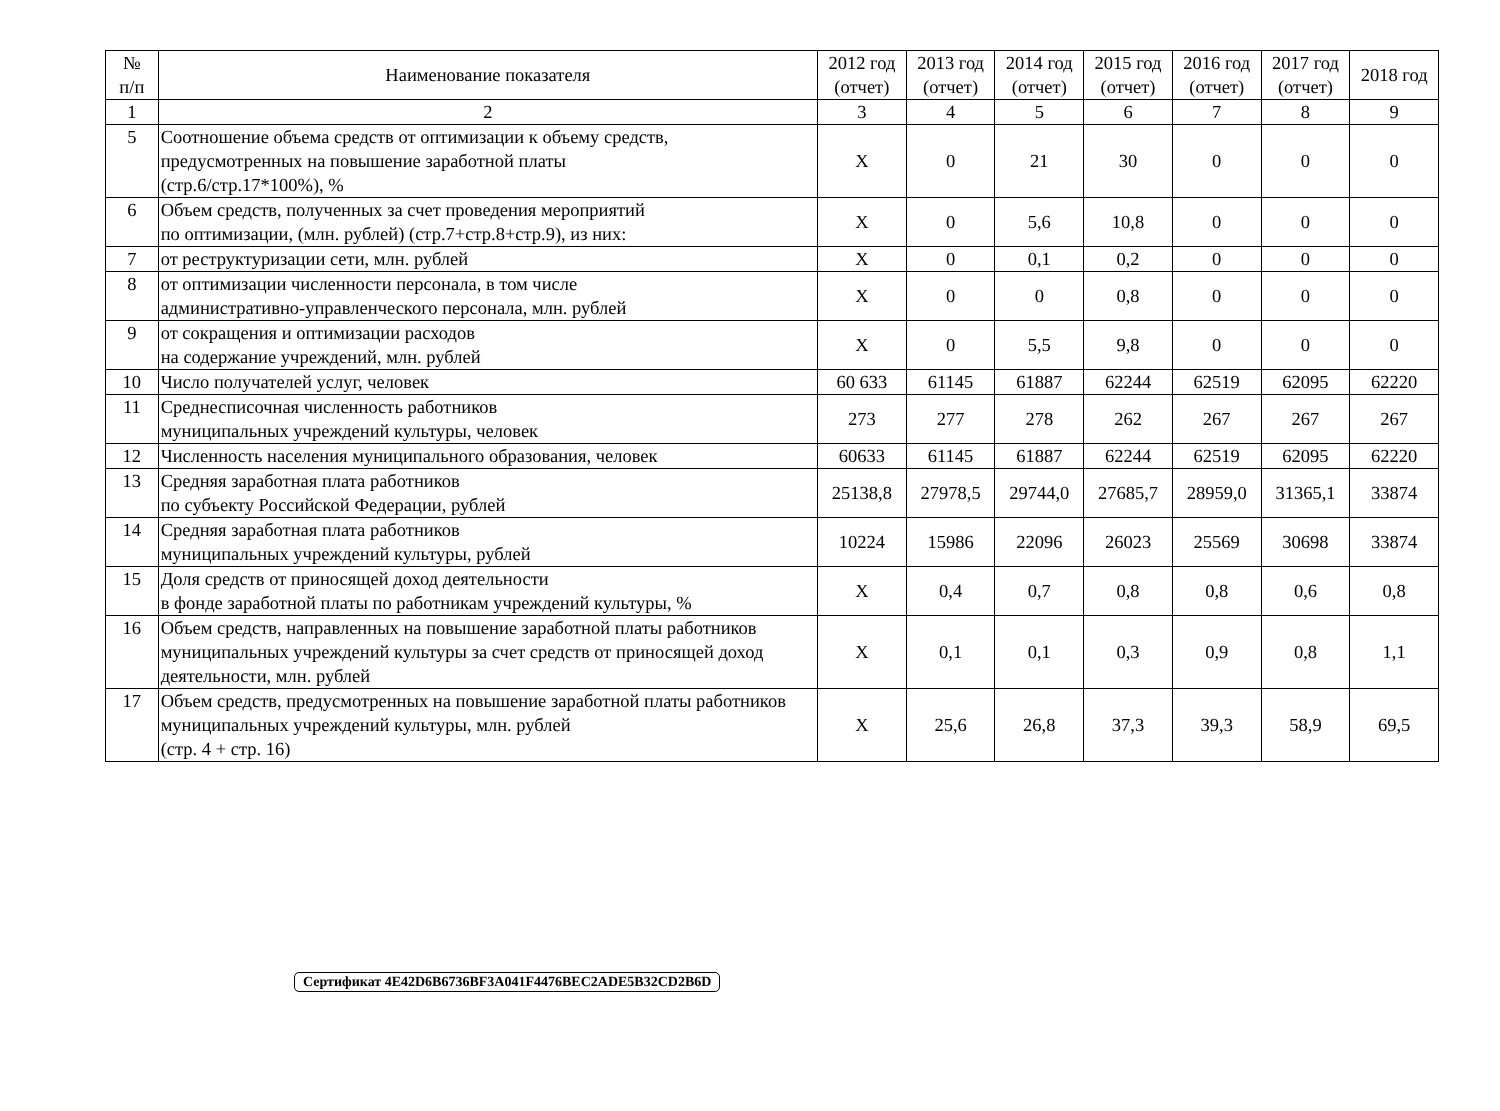| № п/п | Наименование показателя | 2012 год (отчет) | 2013 год (отчет) | 2014 год (отчет) | 2015 год (отчет) | 2016 год (отчет) | 2017 год (отчет) | 2018 год |
| --- | --- | --- | --- | --- | --- | --- | --- | --- |
| 1 | 2 | 3 | 4 | 5 | 6 | 7 | 8 | 9 |
| 5 | Соотношение объема средств от оптимизации к объему средств, предусмотренных на повышение заработной платы (стр.6/стр.17*100%), % | X | 0 | 21 | 30 | 0 | 0 | 0 |
| 6 | Объем средств, полученных за счет проведения мероприятий по оптимизации, (млн. рублей) (стр.7+стр.8+стр.9), из них: | X | 0 | 5,6 | 10,8 | 0 | 0 | 0 |
| 7 | от реструктуризации сети, млн. рублей | X | 0 | 0,1 | 0,2 | 0 | 0 | 0 |
| 8 | от оптимизации численности персонала, в том числе административно-управленческого персонала, млн. рублей | X | 0 | 0 | 0,8 | 0 | 0 | 0 |
| 9 | от сокращения и оптимизации расходов на содержание учреждений, млн. рублей | X | 0 | 5,5 | 9,8 | 0 | 0 | 0 |
| 10 | Число получателей услуг, человек | 60 633 | 61145 | 61887 | 62244 | 62519 | 62095 | 62220 |
| 11 | Среднесписочная численность работников муниципальных учреждений культуры, человек | 273 | 277 | 278 | 262 | 267 | 267 | 267 |
| 12 | Численность населения муниципального образования, человек | 60633 | 61145 | 61887 | 62244 | 62519 | 62095 | 62220 |
| 13 | Средняя заработная плата работников по субъекту Российской Федерации, рублей | 25138,8 | 27978,5 | 29744,0 | 27685,7 | 28959,0 | 31365,1 | 33874 |
| 14 | Средняя заработная плата работников муниципальных учреждений культуры, рублей | 10224 | 15986 | 22096 | 26023 | 25569 | 30698 | 33874 |
| 15 | Доля средств от приносящей доход деятельности в фонде заработной платы по работникам учреждений культуры, % | X | 0,4 | 0,7 | 0,8 | 0,8 | 0,6 | 0,8 |
| 16 | Объем средств, направленных на повышение заработной платы работников муниципальных учреждений культуры за счет средств от приносящей доход деятельности, млн. рублей | X | 0,1 | 0,1 | 0,3 | 0,9 | 0,8 | 1,1 |
| 17 | Объем средств, предусмотренных на повышение заработной платы работников муниципальных учреждений культуры, млн. рублей (стр. 4 + стр. 16) | X | 25,6 | 26,8 | 37,3 | 39,3 | 58,9 | 69,5 |
Сертификат 4E42D6B6736BF3A041F4476BEC2ADE5B32CD2B6D